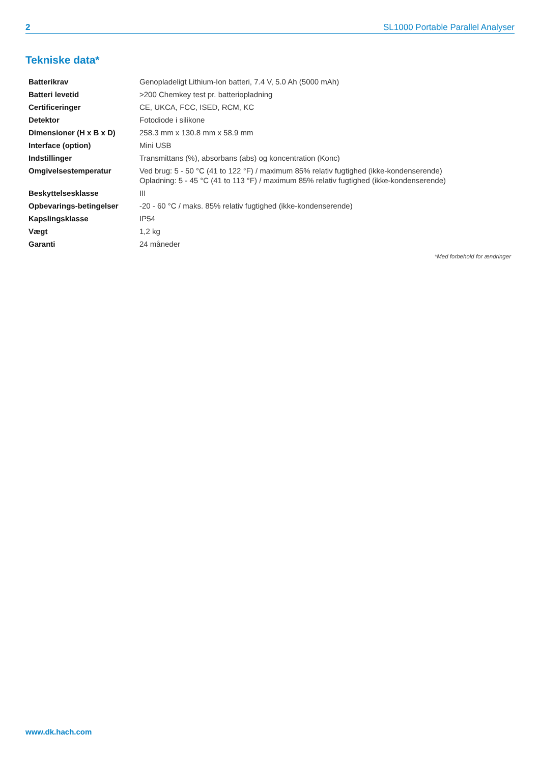2 SL1000 Portable Parallel Analyser
Tekniske data*
| Batterikrav | Genopladeligt Lithium-Ion batteri, 7.4 V, 5.0 Ah (5000 mAh) |
| Batteri levetid | >200 Chemkey test pr. batteriopladning |
| Certificeringer | CE, UKCA, FCC, ISED, RCM, KC |
| Detektor | Fotodiode i silikone |
| Dimensioner (H x B x D) | 258.3 mm x 130.8 mm x 58.9 mm |
| Interface (option) | Mini USB |
| Indstillinger | Transmittans (%), absorbans (abs) og koncentration (Konc) |
| Omgivelsestemperatur | Ved brug: 5 - 50 °C (41 to 122 °F) / maximum 85% relativ fugtighed (ikke-kondenserende) Opladning: 5 - 45 °C (41 to 113 °F) / maximum 85% relativ fugtighed (ikke-kondenserende) |
| Beskyttelsesklasse | III |
| Opbevarings-betingelser | -20 - 60 °C / maks. 85% relativ fugtighed (ikke-kondenserende) |
| Kapslingsklasse | IP54 |
| Vægt | 1,2 kg |
| Garanti | 24 måneder |
*Med forbehold for ændringer
www.dk.hach.com